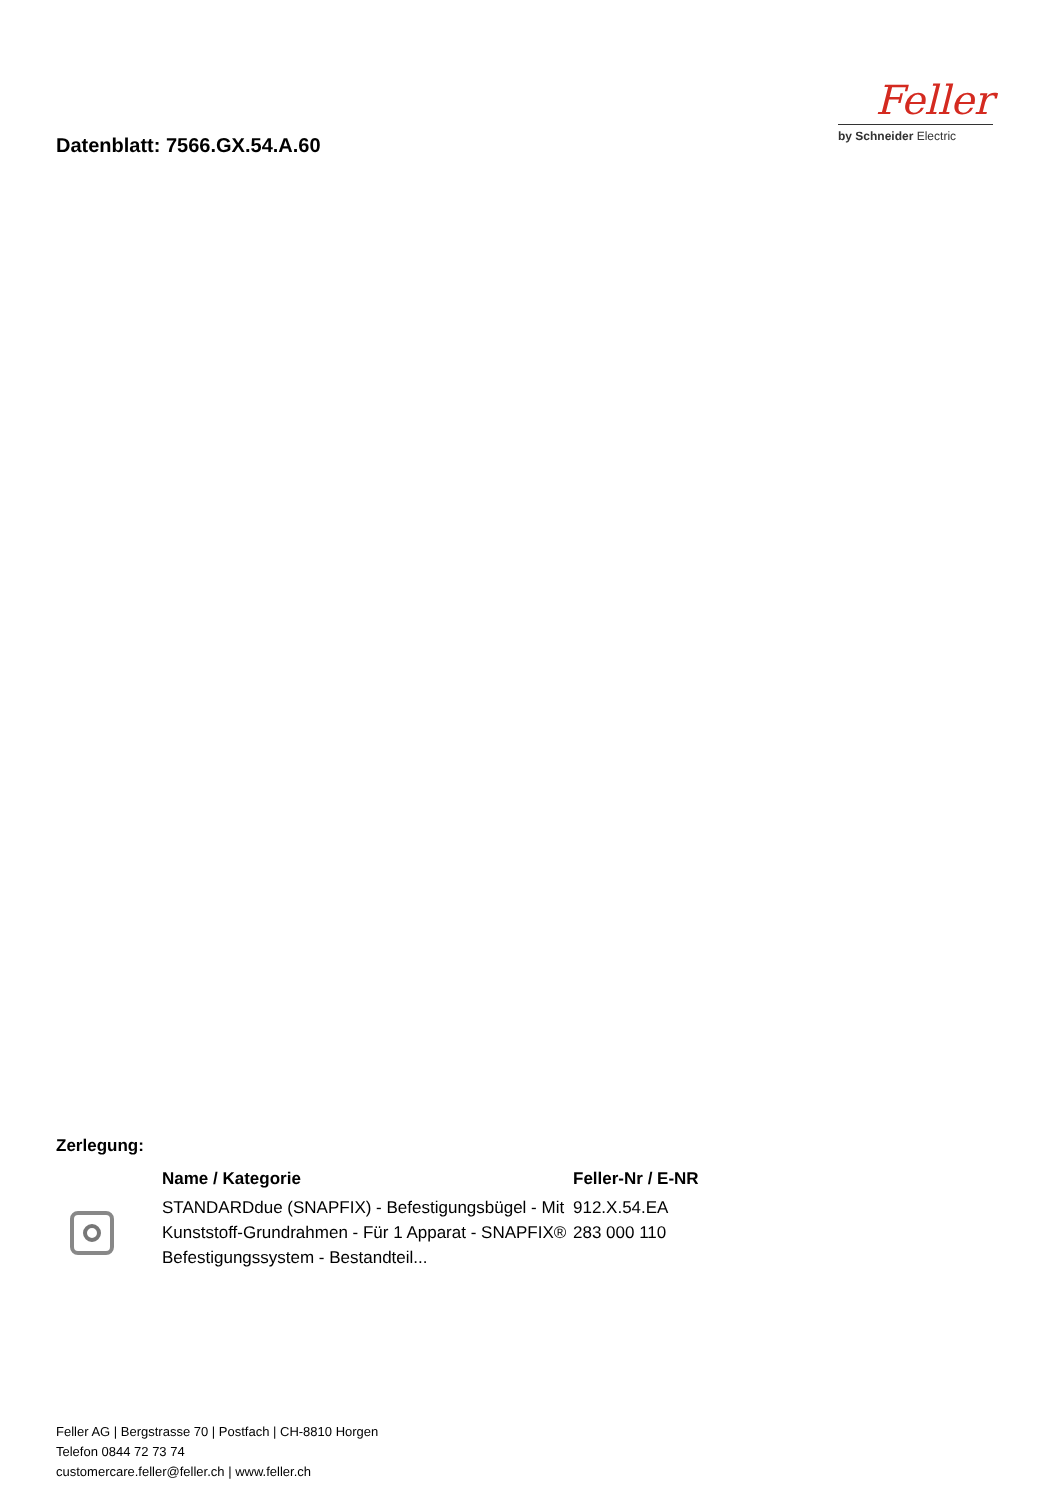Datenblatt: 7566.GX.54.A.60
Feller
by Schneider Electric
Zerlegung:
| | Name / Kategorie | Feller-Nr / E-NR |
| --- | --- | --- |
| | STANDARDdue (SNAPFIX) - Befestigungsbügel - Mit Kunststoff-Grundrahmen - Für 1 Apparat - SNAPFIX® Befestigungssystem - Bestandteil... | 912.X.54.EA 283 000 110 |
Feller AG | Bergstrasse 70 | Postfach | CH-8810 Horgen
Telefon 0844 72 73 74
customercare.feller@feller.ch | www.feller.ch